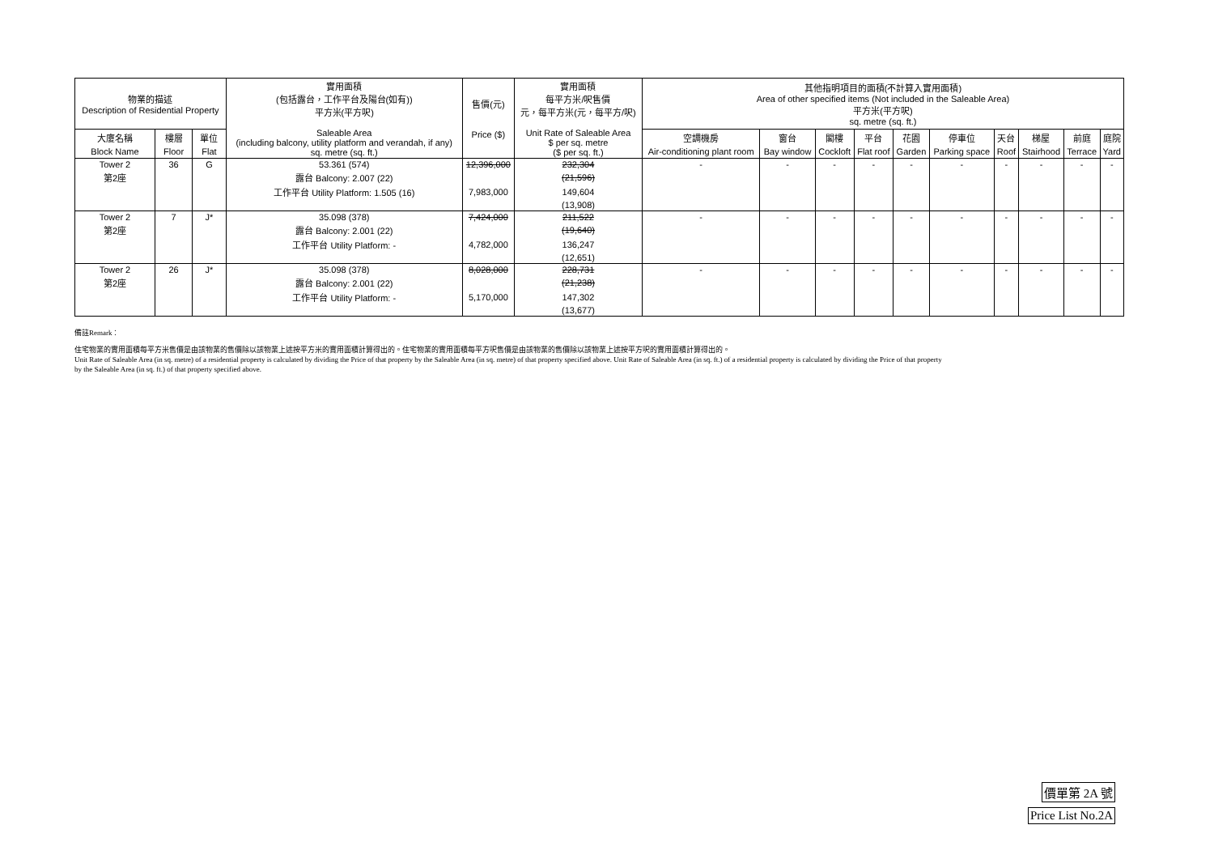| 物業的描述 Description of Residential Property | | | 實用面積 (包括露台，工作平台及陽台(如有)) 平方米(平方呎) Saleable Area (including balcony, utility platform and verandah, if any) sq. metre (sq. ft.) | 售價(元) Price ($) | 實用面積 每平方米/呎售價 元，每平方米(元，每平方/呎) Unit Rate of Saleable Area $ per sq. metre ($ per sq. ft.) | 其他指明項目的面積(不計算入實用面積) Area of other specified items (Not included in the Saleable Area) 平方米(平方呎) sq. metre (sq. ft.) | | | | | | | | | |
| --- | --- | --- | --- | --- | --- | --- | --- | --- | --- | --- | --- | --- | --- | --- | --- |
| 大廈名稱 | 樓層 | 單位 | | | | 空調機房 | 窗台 | 閣樓 | 平台 | 花園 | 停車位 | 天台 | 梯屋 | 前庭 | 庭院 |
| Block Name | Floor | Flat | | | | Air-conditioning plant room | Bay window | Cockloft | Flat roof | Garden | Parking space | Roof | Stairhood | Terrace | Yard |
| Tower 2 | 36 | G | 53.361 (574) | 12,396,000 | 232,304 | - | - | - | - | - | - | - | - | - | - |
| 第2座 | | | 露台 Balcony: 2.007 (22) | | (21,596) | | | | | | | | | | |
| | | | 工作平台 Utility Platform: 1.505 (16) | 7,983,000 | 149,604 | | | | | | | | | | |
| | | | | | (13,908) | | | | | | | | | | |
| Tower 2 | 7 | J* | 35.098 (378) | 7,424,000 | 211,522 | - | - | - | - | - | - | - | - | - | - |
| 第2座 | | | 露台 Balcony: 2.001 (22) | | (19,640) | | | | | | | | | | |
| | | | 工作平台 Utility Platform: - | 4,782,000 | 136,247 | | | | | | | | | | |
| | | | | | (12,651) | | | | | | | | | | |
| Tower 2 | 26 | J* | 35.098 (378) | 8,028,000 | 228,731 | - | - | - | - | - | - | - | - | - | - |
| 第2座 | | | 露台 Balcony: 2.001 (22) | | (21,238) | | | | | | | | | | |
| | | | 工作平台 Utility Platform: - | 5,170,000 | 147,302 | | | | | | | | | | |
| | | | | | (13,677) | | | | | | | | | | |
備註Remark：
住宅物業的實用面積每平方米售價是由該物業的售價除以該物業上述按平方米的實用面積計算得出的。住宅物業的實用面積每平方呎售價是由該物業的售價除以該物業上述按平方呎的實用面積計算得出的。
Unit Rate of Saleable Area (in sq. metre) of a residential property is calculated by dividing the Price of that property by the Saleable Area (in sq. metre) of that property specified above. Unit Rate of Saleable Area (in sq. ft.) of a residential property is calculated by dividing the Price of that property
by the Saleable Area (in sq. ft.) of that property specified above.
價單第 2A 號
Price List No.2A